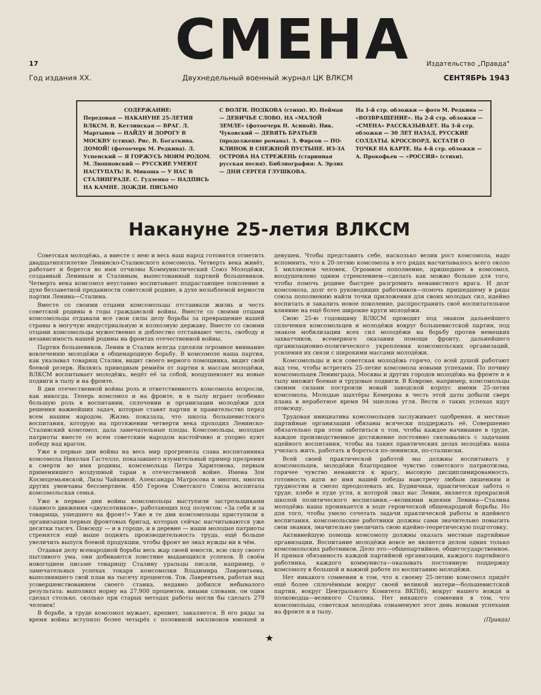17 СМЕНА Издательство „Правда"
Год издания XX. Двухнедельный военный журнал ЦК ВЛКСМ СЕНТЯБРЬ 1943
СОДЕРЖАНИЕ:
Передовая — НАКАНУНЕ 25-ЛЕТИЯ ВЛКСМ. В. Кетлинская — ВРАГ. Л. Мартынов — НАЙДУ И ДОРОГУ В МОСКВУ (стихи). Рис. В. Богаткина. ДОМОЙ! (фотоочерк М. Редкина). Л. Успенский — Я ГОРЖУСЬ МОИМ РОДОМ. М. Люшновский — РУССКИЕ УМЕЮТ НАСТУПАТЬ! В. Микоша — У НАС В СТАЛИНГРАДЕ. С. Гудзенко — НАДПИСЬ НА КАМНЕ. ДОЖДИ. ПИСЬМО
С ВОЛГИ. ПОДКОВА (стихи). Ю. Нейман — ДЕВИЧЬЕ СЛОВО. НА «МАЛОЙ ЗЕМЛЕ» (фотоочерк Н. Асиной). Ник. Чуковский — ДЕВЯТЬ БРАТЬЕВ (продолжение романа). З. Фирсов — ПО-КЛИНОК В СНЕЖНОЙ ПУСТЫНЕ. ИЗ-ЗА ОСТРОВА НА СТРЕЖЕНЬ (старинная русская песня). Библиография: А. Эрлих — ДНИ СЕРГЕЯ ГЛУШКОВА.
На 1-й стр. обложки — фото М. Редкина — «ВОЗВРАЩЕНИЕ». На 2-й стр. обложки — «СМЕНА» РАССКАЗЫВАЕТ. На 3-й стр. обложки — 30 ЛЕТ НАЗАД. РУССКИЕ СОЛДАТЫ. КРОССВОРД. КСТАТИ О ТОЧКЕ НА КАРТЕ. На 4-й стр. обложки — А. Прокофьев — «РОССИЯ» (стихи).
Накануне 25-летия ВЛКСМ
Советская молодёжь, а вместе с нею и весь наш народ готовятся отметить двадцатипятилетие Ленинско-Сталинского комсомола. Четверть века живёт, работает и борется во имя отчизны Коммунистический Союз Молодёжи, созданный Лениным и Сталиным, выпестованный партией большевиков. Четверть века комсомол неустанно воспитывает подрастающее поколение в духе беззаветной преданности советской родине, в духе незыблемой верности партии Ленина—Сталина.
Вместе со своими отцами комсомольцы отстаивали жизнь и честь советской родины в годы гражданской войны. Вместе со своими отцами комсомольцы отдавали все свои силы делу борьбы за превращение нашей страны в могучую индустриальную и колхозную державу. Вместе со своими отцами комсомольцы мужественно и доблестно отстаивают честь, свободу и независимость нашей родины на фронтах отечественной войны.
Партия большевиков, Ленин и Сталин всегда уделяли огромное внимание вовлечению молодёжи в общенародную борьбу. В комсомоле наша партия, как указывал товарищ Сталин, видит своего верного помощника, видит свой боевой резерв. Являясь приводным ремнём от партии к массам молодёжи, ВЛКСМ воспитывает молодёжь, ведёт её за собой, воодушевляет на новые подвиги в тылу и на фронте.
В дни отечественной войны роль и ответственность комсомола возросли, как никогда. Теперь комсомол и на фронте, и в тылу играет особенно большую роль в воспитании, сплочении и организации молодёжи для решения важнейших задач, которые ставят партия и правительство перед всем нашим народом. Жизнь показала, что школа большевистского воспитания, которую на протяжении четверти века проходил Ленинско-Сталинский комсомол, дала замечательные плоды. Комсомольцы, молодые патриоты вместе со всем советским народом настойчиво и упорно куют победу над врагом.
Уже в первые дни войны на весь мир прогремела слава воспитанника комсомола Николая Гастелло, показавшего изумительный пример презрения к смерти во имя родины, комсомольца Петра Харитонова, первым применившего воздушный таран в отечественной войне. Имена Зои Космодемьянской, Лизы Чайкиной, Александра Матросова и многих, многих других увенчаны бессмертием. 450 Героев Советского Союза воспитала комсомольская семья.
Уже в первые дни войны комсомольцы выступили застрельщиками славного движения «двухсотников», работающих под лозунгом: «За себя и за товарища, ушедшего на фронт!» Уже в те дни комсомольцы приступили к организации первых фронтовых бригад, которых сейчас насчитываются уже десятки тысяч. Повсюду — и в городе, и в деревне — наши молодые патриоты стремятся ещё выше поднять производительность труда, ещё больше увеличить выпуск боевой продукции, чтобы фронт не знал нужды ни в чём.
Отдавая делу всенародной борьбы весь жар своей юности, всю силу своего пытливого ума, они добиваются поистине выдающихся успехов. В своём новогоднем письме товарищу Сталину уральцы писали, например, о замечательных успехах токаря комсомолки Владимира Лаврентьева, выполнившего свой план на тысячу процентов. Тов. Лаврентьев, работая над усовершенствованием своего станка, недавно добился небывалого результата: выполнил норму на 27.900 процентов, иными словами, он один сделал столько, сколько при старых методах работы могли бы сделать 279 человек!
В борьбе, в труде комсомол мужает, крепнет, закаляется. В его ряды за время войны вступило более четырёх с половиной миллионов юношей и девушек. Чтобы представить себе, насколько велик рост комсомола, надо вспомнить, что к 20-летию комсомола в его рядах насчитывалось всего около 5 миллионов человек. Огромное пополнение, пришедшее в комсомол, воодушевлено одним стремлением—сделать как можно больше для того, чтобы помочь родине быстрее разгромить ненавистного врага. И долг комсомола, долг его руководящих работников—помочь пришедшему в ряды союза пополнению найти точки приложения для своих молодых сил, идейно воспитать и закалить новое поколение, распространить своё воспитательное влияние на ещё более широкие круги молодёжи.
Свою 25-ю годовщину ВЛКСМ проводит под знаком дальнейшего сплочения комсомольцев и молодёжи вокруг большевистской партии, под знаком мобилизации всех сил молодёжи на борьбу против немецких захватчиков, всемерного оказания помощи фронту, дальнейшего организационно-политического укрепления комсомольских организаций, усиления их связи с широкими массами молодёжи.
Комсомольцы и вся советская молодёжь горячо, со всей душой работают над тем, чтобы встретить 25-летие комсомола новыми успехами. По почину комсомольцев Ленинграда, Москвы и других городов молодёжь на фронте и в тылу множит боевые и трудовые подвиги. В Коврове, например, комсомольцы своими силами построили новый заводской корпус имени 25-летия комсомола. Молодые шахтёры Кемерова в честь этой даты добыли сверх плана в неработное время 94 эшелона угля. Вести о таких успехах идут отовсюду.
Трудовая инициатива комсомольцев заслуживает одобрения, и местные партийные организации обязаны всячески поддержать её. Совершенно обязательно при этом заботиться о том, чтобы каждое начинание в труде, каждое производственное достижение постоянно связывались с задачами идейного воспитания, чтобы на таких практических делах молодёжь наша училась жить, работать и бороться по-ленински, по-сталински.
Всей своей практической работой мы должны воспитывать у комсомольцев, молодёжи благородное чувство советского патриотизма, горячее чувство ненависти к врагу, высокую дисциплинированность, готовность идти во имя нашей победы навстречу любым лишениям и трудностям и смело преодолевать их. Будничная, практическая забота о труде, хлебе и пуде угля, к которой звал нас Ленин, является прекрасной школой политического воспитания,—великими идеями Ленина—Сталина молодёжь наша проникается в ходе героической общенародной борьбы. Но для того, чтобы умело сочетать задачи практической работы и идейного воспитания, комсомольские работники должны сами значительно повысить свои знания, значительно увеличить свою идейно-теоретическую подготовку.
Активнейшую помощь комсомолу должны оказать местные партийные организации. Воспитание молодёжи вовсе не является делом одних только комсомольских работников. Дело это—общепартийное, общегосударственное. И прямая обязанность каждой партийной организации, каждого партийного работника, каждого коммуниста—оказывать постоянную поддержку комсомолу в большой и важной работе по воспитанию молодёжи.
Нет никакого сомнения в том, что к своему 25-летию комсомол придёт ещё более сплочённым вокруг своей великой матери—большевистской партии, вокруг Центрального Комитета ВКП(б), вокруг нашего вождя и полководца—великого Сталина. Нет никакого сомнения в том, что комсомольцы, советская молодёжь ознаменуют этот день новыми успехами на фронте и в тылу.
(Правда)
★